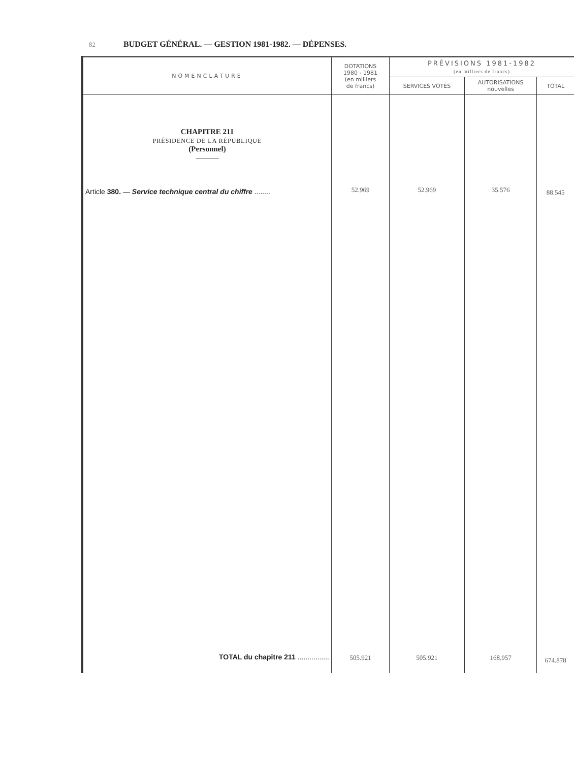82 BUDGET GÉNÉRAL. — GESTION 1981-1982. — DÉPENSES.
| NOMENCLATURE | DOTATIONS 1980 - 1981 (en milliers de francs) | PRÉVISIONS 1981-1982 (en milliers de francs) | | |
| --- | --- | --- | --- | --- |
| | | SERVICES VOTÉS | AUTORISATIONS nouvelles | TOTAL |
| CHAPITRE 211 PRÉSIDENCE DE LA RÉPUBLIQUE (Personnel) ——— Article 380. — Service technique central du chiffre ........ TOTAL du chapitre 211 ................ | 52.969 505.921 | 52.969 505.921 | 35.576 168.957 | 88.545 674.878 |